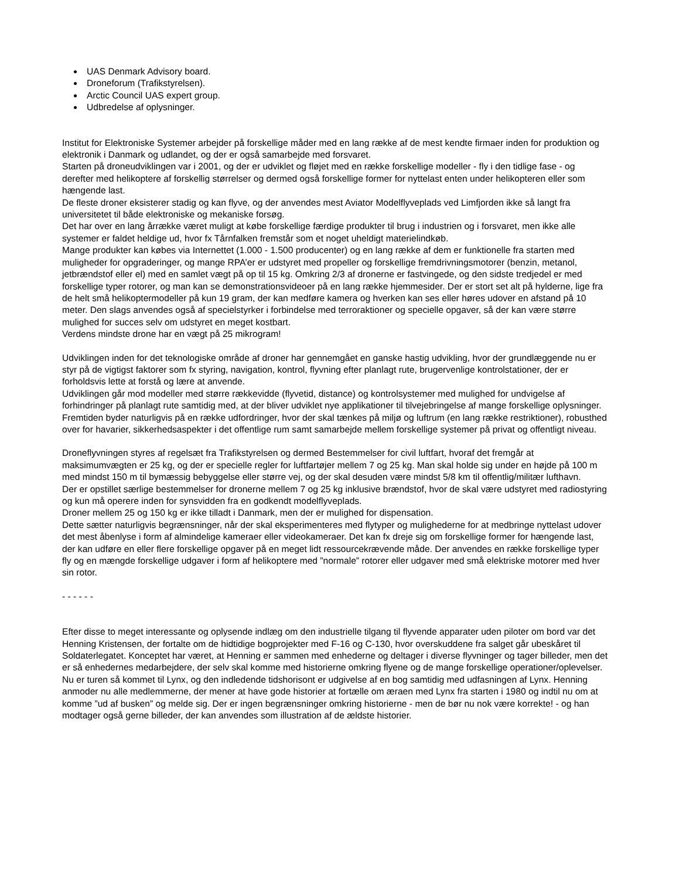UAS Denmark Advisory board.
Droneforum (Trafikstyrelsen).
Arctic Council UAS expert group.
Udbredelse af oplysninger.
Institut for Elektroniske Systemer arbejder på forskellige måder med en lang række af de mest kendte firmaer inden for produktion og elektronik i Danmark og udlandet, og der er også samarbejde med forsvaret.
Starten på droneudviklingen var i 2001, og der er udviklet og fløjet med en række forskellige modeller - fly i den tidlige fase - og derefter med helikoptere af forskellig størrelser og dermed også forskellige former for nyttelast enten under helikopteren eller som hængende last.
De fleste droner eksisterer stadig og kan flyve, og der anvendes mest Aviator Modelflyveplads ved Limfjorden ikke så langt fra universitetet til både elektroniske og mekaniske forsøg.
Det har over en lang årrække været muligt at købe forskellige færdige produkter til brug i industrien og i forsvaret, men ikke alle systemer er faldet heldige ud, hvor fx Tårnfalken fremstår som et noget uheldigt materielindkøb.
Mange produkter kan købes via Internettet (1.000 - 1.500 producenter) og en lang række af dem er funktionelle fra starten med muligheder for opgraderinger, og mange RPA’er er udstyret med propeller og forskellige fremdrivningsmotorer (benzin, metanol, jetbrændstof eller el) med en samlet vægt på op til 15 kg. Omkring 2/3 af dronerne er fastvingede, og den sidste tredjedel er med forskellige typer rotorer, og man kan se demonstrationsvideoer på en lang række hjemmesider. Der er stort set alt på hylderne, lige fra de helt små helikoptermodeller på kun 19 gram, der kan medføre kamera og hverken kan ses eller høres udover en afstand på 10 meter. Den slags anvendes også af specielstyrker i forbindelse med terroraktioner og specielle opgaver, så der kan være større mulighed for succes selv om udstyret en meget kostbart.
Verdens mindste drone har en vægt på 25 mikrogram!
Udviklingen inden for det teknologiske område af droner har gennemgået en ganske hastig udvikling, hvor der grundlæggende nu er styr på de vigtigst faktorer som fx styring, navigation, kontrol, flyvning efter planlagt rute, brugervenlige kontrolstationer, der er forholdsvis lette at forstå og lære at anvende.
Udviklingen går mod modeller med større rækkevidde (flyvetid, distance) og kontrolsystemer med mulighed for undvigelse af forhindringer på planlagt rute samtidig med, at der bliver udviklet nye applikationer til tilvejebringelse af mange forskellige oplysninger.
Fremtiden byder naturligvis på en række udfordringer, hvor der skal tænkes på miljø og luftrum (en lang række restriktioner), robusthed over for havarier, sikkerhedsaspekter i det offentlige rum samt samarbejde mellem forskellige systemer på privat og offentligt niveau.
Droneflyvningen styres af regelsæt fra Trafikstyrelsen og dermed Bestemmelser for civil luftfart, hvoraf det fremgår at maksimumvægten er 25 kg, og der er specielle regler for luftfartøjer mellem 7 og 25 kg. Man skal holde sig under en højde på 100 m med mindst 150 m til bymæssig bebyggelse eller større vej, og der skal desuden være mindst 5/8 km til offentlig/militær lufthavn.
Der er opstillet særlige bestemmelser for dronerne mellem 7 og 25 kg inklusive brændstof, hvor de skal være udstyret med radiostyring og kun må operere inden for synsvidden fra en godkendt modelflyveplads.
Droner mellem 25 og 150 kg er ikke tilladt i Danmark, men der er mulighed for dispensation.
Dette sætter naturligvis begrænsninger, når der skal eksperimenteres med flytyper og mulighederne for at medbringe nyttelast udover det mest åbenlyse i form af almindelige kameraer eller videokameraer. Det kan fx dreje sig om forskellige former for hængende last, der kan udføre en eller flere forskellige opgaver på en meget lidt ressourcekrævende måde. Der anvendes en række forskellige typer fly og en mængde forskellige udgaver i form af helikoptere med ”normale” rotorer eller udgaver med små elektriske motorer med hver sin rotor.
- - - - - -
Efter disse to meget interessante og oplysende indlæg om den industrielle tilgang til flyvende apparater uden piloter om bord var det Henning Kristensen, der fortalte om de hidtidige bogprojekter med F-16 og C-130, hvor overskuddene fra salget går ubeskåret til Soldaterlegatet. Konceptet har været, at Henning er sammen med enhederne og deltager i diverse flyvninger og tager billeder, men det er så enhedernes medarbejdere, der selv skal komme med historierne omkring flyene og de mange forskellige operationer/oplevelser. Nu er turen så kommet til Lynx, og den indledende tidshorisont er udgivelse af en bog samtidig med udfasningen af Lynx. Henning anmoder nu alle medlemmerne, der mener at have gode historier at fortælle om æraen med Lynx fra starten i 1980 og indtil nu om at komme ”ud af busken” og melde sig. Der er ingen begrænsninger omkring historierne - men de bør nu nok være korrekte! - og han modtager også gerne billeder, der kan anvendes som illustration af de ældste historier.